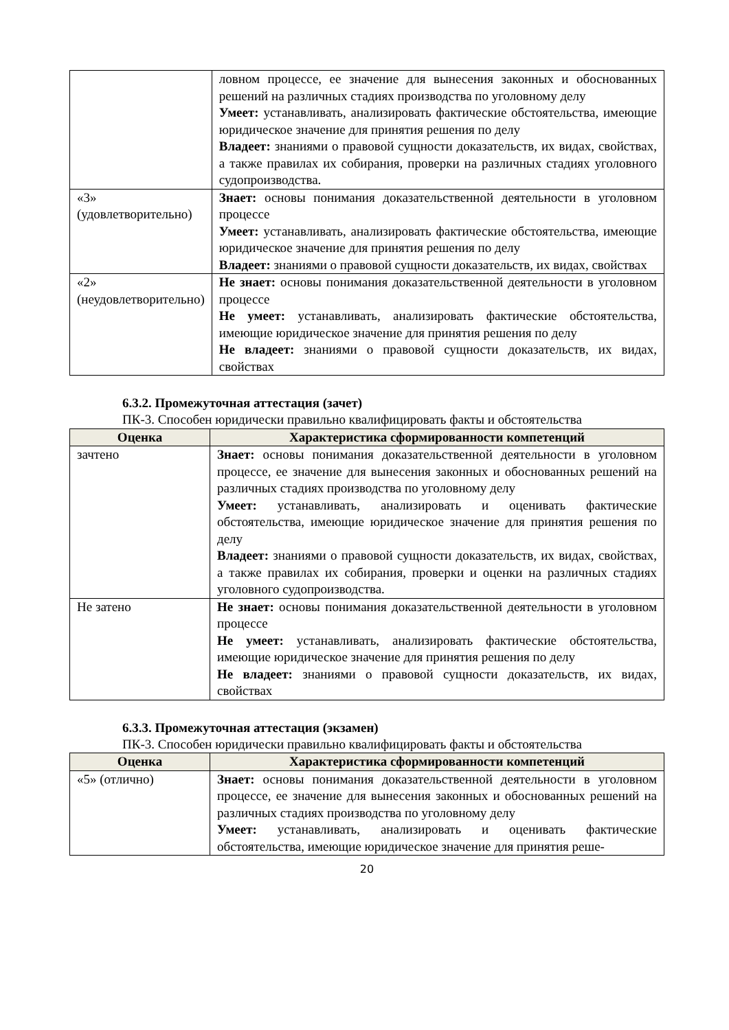| | ловном процессе, ее значение для вынесения законных и обоснованных решений на различных стадиях производства по уголовному делу Умеет: устанавливать, анализировать фактические обстоятельства, имеющие юридическое значение для принятия решения по делу Владеет: знаниями о правовой сущности доказательств, их видах, свойствах, а также правилах их собирания, проверки на различных стадиях уголовного судопроизводства. |
| «3» (удовлетворительно) | Знает: основы понимания доказательственной деятельности в уголовном процессе Умеет: устанавливать, анализировать фактические обстоятельства, имеющие юридическое значение для принятия решения по делу Владеет: знаниями о правовой сущности доказательств, их видах, свойствах |
| «2» (неудовлетворительно) | Не знает: основы понимания доказательственной деятельности в уголовном процессе Не умеет: устанавливать, анализировать фактические обстоятельства, имеющие юридическое значение для принятия решения по делу Не владеет: знаниями о правовой сущности доказательств, их видах, свойствах |
6.3.2. Промежуточная аттестация (зачет)
ПК-3. Способен юридически правильно квалифицировать факты и обстоятельства
| Оценка | Характеристика сформированности компетенций |
| --- | --- |
| зачтено | Знает: основы понимания доказательственной деятельности в уголовном процессе, ее значение для вынесения законных и обоснованных решений на различных стадиях производства по уголовному делу Умеет: устанавливать, анализировать и оценивать фактические обстоятельства, имеющие юридическое значение для принятия решения по делу Владеет: знаниями о правовой сущности доказательств, их видах, свойствах, а также правилах их собирания, проверки и оценки на различных стадиях уголовного судопроизводства. |
| Не затено | Не знает: основы понимания доказательственной деятельности в уголовном процессе Не умеет: устанавливать, анализировать фактические обстоятельства, имеющие юридическое значение для принятия решения по делу Не владеет: знаниями о правовой сущности доказательств, их видах, свойствах |
6.3.3. Промежуточная аттестация (экзамен)
ПК-3. Способен юридически правильно квалифицировать факты и обстоятельства
| Оценка | Характеристика сформированности компетенций |
| --- | --- |
| «5» (отлично) | Знает: основы понимания доказательственной деятельности в уголовном процессе, ее значение для вынесения законных и обоснованных решений на различных стадиях производства по уголовному делу Умеет: устанавливать, анализировать и оценивать фактические обстоятельства, имеющие юридическое значение для принятия реше- |
20